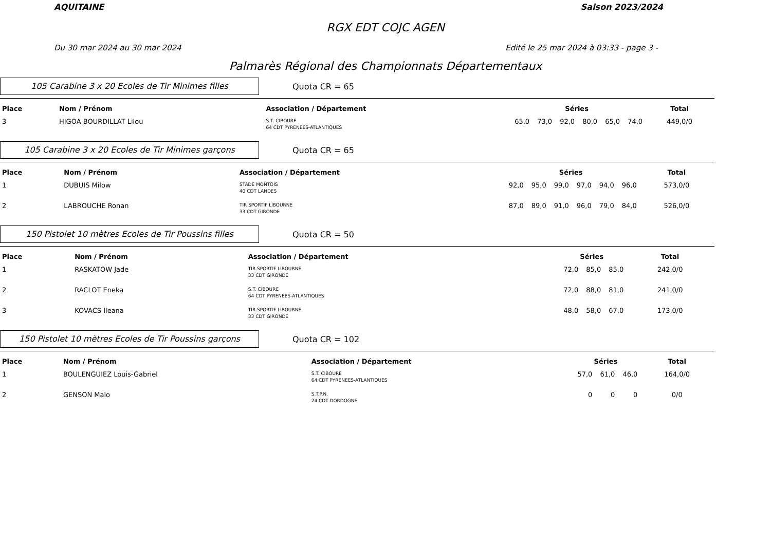AQUITAINE Saison 2023/2024
RGX EDT COJC AGEN
Du 30 mar 2024 au 30 mar 2024 Edité le 25 mar 2024 à 03:33 - page 3 -
Palmarès Régional des Championnats Départementaux
105 Carabine 3 x 20 Ecoles de Tir Minimes filles
Quota CR = 65
| Place | Nom / Prénom | Association / Département | Séries | | | | | | Total |
| --- | --- | --- | --- | --- | --- | --- | --- | --- | --- |
| 3 | HIGOA BOURDILLAT Lilou | S.T. CIBOURE 64 CDT PYRENEES-ATLANTIQUES | 65,0 | 73,0 | 92,0 | 80,0 | 65,0 | 74,0 | 449,0/0 |
105 Carabine 3 x 20 Ecoles de Tir Minimes garçons
Quota CR = 65
| Place | Nom / Prénom | Association / Département | Séries | | | | | | Total |
| --- | --- | --- | --- | --- | --- | --- | --- | --- | --- |
| 1 | DUBUIS Milow | STADE MONTOIS 40 CDT LANDES | 92,0 | 95,0 | 99,0 | 97,0 | 94,0 | 96,0 | 573,0/0 |
| 2 | LABROUCHE Ronan | TIR SPORTIF LIBOURNE 33 CDT GIRONDE | 87,0 | 89,0 | 91,0 | 96,0 | 79,0 | 84,0 | 526,0/0 |
150 Pistolet 10 mètres Ecoles de Tir Poussins filles
Quota CR = 50
| Place | Nom / Prénom | Association / Département | Séries | | | Total |
| --- | --- | --- | --- | --- | --- | --- |
| 1 | RASKATOW Jade | TIR SPORTIF LIBOURNE 33 CDT GIRONDE | 72,0 | 85,0 | 85,0 | 242,0/0 |
| 2 | RACLOT Eneka | S.T. CIBOURE 64 CDT PYRENEES-ATLANTIQUES | 72,0 | 88,0 | 81,0 | 241,0/0 |
| 3 | KOVACS Ileana | TIR SPORTIF LIBOURNE 33 CDT GIRONDE | 48,0 | 58,0 | 67,0 | 173,0/0 |
150 Pistolet 10 mètres Ecoles de Tir Poussins garçons
Quota CR = 102
| Place | Nom / Prénom | Association / Département | Séries | | | Total |
| --- | --- | --- | --- | --- | --- | --- |
| 1 | BOULENGUIEZ Louis-Gabriel | S.T. CIBOURE 64 CDT PYRENEES-ATLANTIQUES | 57,0 | 61,0 | 46,0 | 164,0/0 |
| 2 | GENSON Malo | S.T.P.N. 24 CDT DORDOGNE | 0 | 0 | 0 | 0/0 |